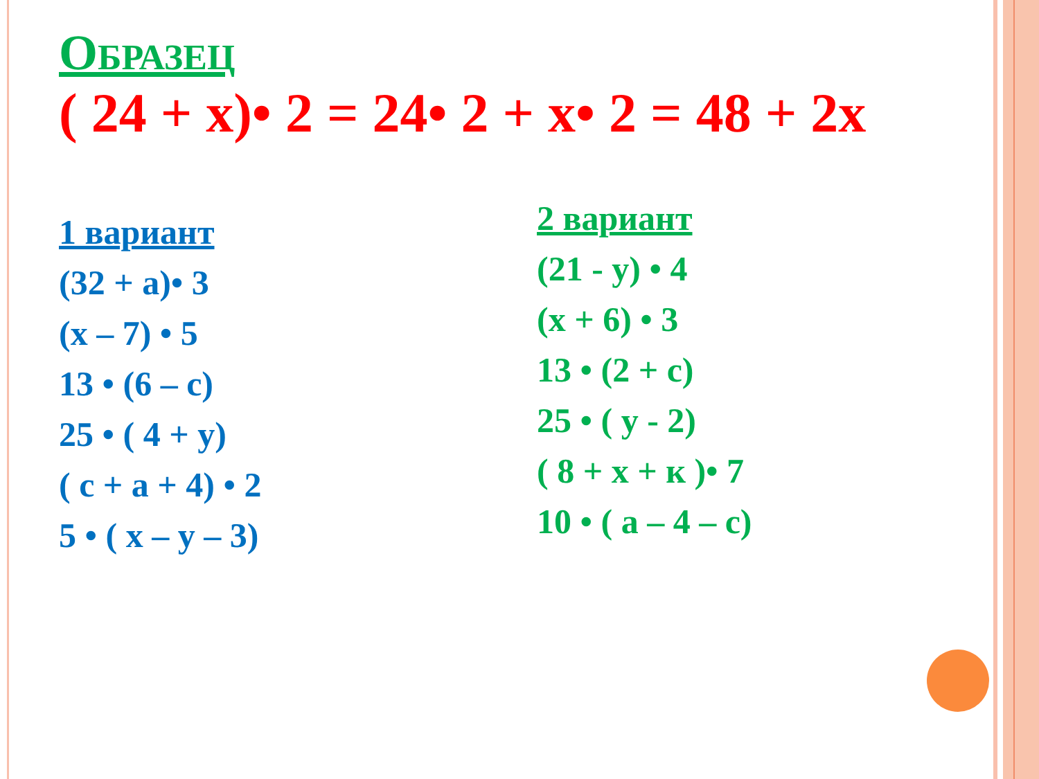ОБРАЗЕЦ
( 24 + х)• 2 = 24• 2 + х• 2 = 48 + 2х
1 вариант
(32 + а)• 3
(х – 7) • 5
13 • (6 – с)
25 • ( 4 + у)
( с + а + 4) • 2
5 • ( х – у – 3)
2 вариант
(21 - у) • 4
(х + 6) • 3
13 • (2 + с)
25 • ( у - 2)
( 8 + х + к )• 7
10 • ( а – 4 – с)